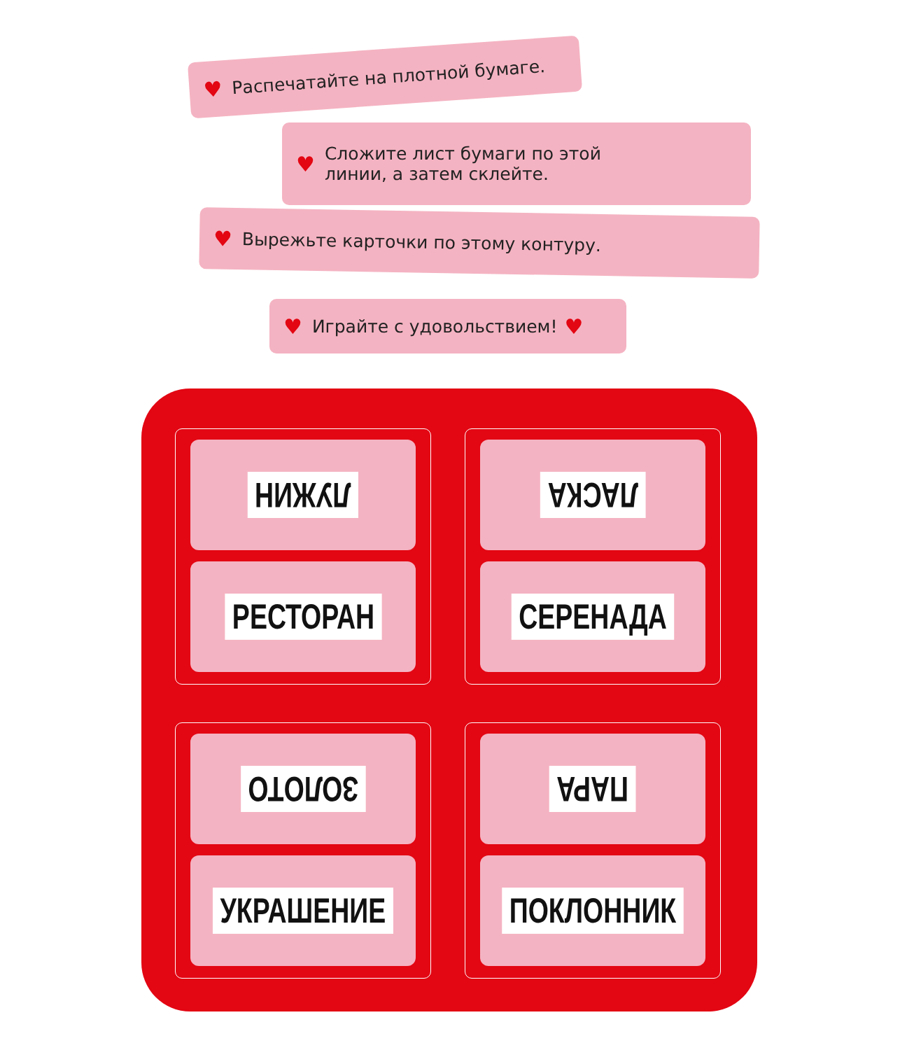♥ Распечатайте на плотной бумаге.
♥ Сложите лист бумаги по этой
линии, а затем склейте.
♥ Вырежьте карточки по этому контуру.
♥ Играйте с удовольствием! ♥
ЛУЖИН
РЕСТОРАН
ЛАСКА
СЕРЕНАДА
ЗОЛОТО
УКРАШЕНИЕ
ПАРА
ПОКЛОННИК